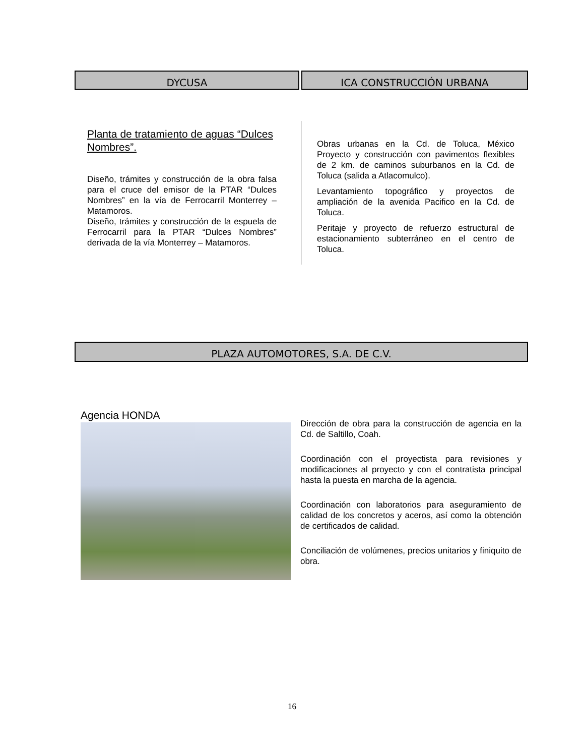DYCUSA ICA CONSTRUCCIÓN URBANA
Planta de tratamiento de aguas “Dulces Nombres”.
Diseño, trámites y construcción de la obra falsa para el cruce del emisor de la PTAR “Dulces Nombres” en la vía de Ferrocarril Monterrey – Matamoros.
Diseño, trámites y construcción de la espuela de Ferrocarril para la PTAR “Dulces Nombres” derivada de la vía Monterrey – Matamoros.
Obras urbanas en la Cd. de Toluca, México Proyecto y construcción con pavimentos flexibles de 2 km. de caminos suburbanos en la Cd. de Toluca (salida a Atlacomulco).
Levantamiento topográfico y proyectos de ampliación de la avenida Pacifico en la Cd. de Toluca.
Peritaje y proyecto de refuerzo estructural de estacionamiento subterráneo en el centro de Toluca.
PLAZA AUTOMOTORES, S.A. DE C.V.
Agencia HONDA
Dirección de obra para la construcción de agencia en la Cd. de Saltillo, Coah.
Coordinación con el proyectista para revisiones y modificaciones al proyecto y con el contratista principal hasta la puesta en marcha de la agencia.
Coordinación con laboratorios para aseguramiento de calidad de los concretos y aceros, así como la obtención de certificados de calidad.
Conciliación de volúmenes, precios unitarios y finiquito de obra.
16